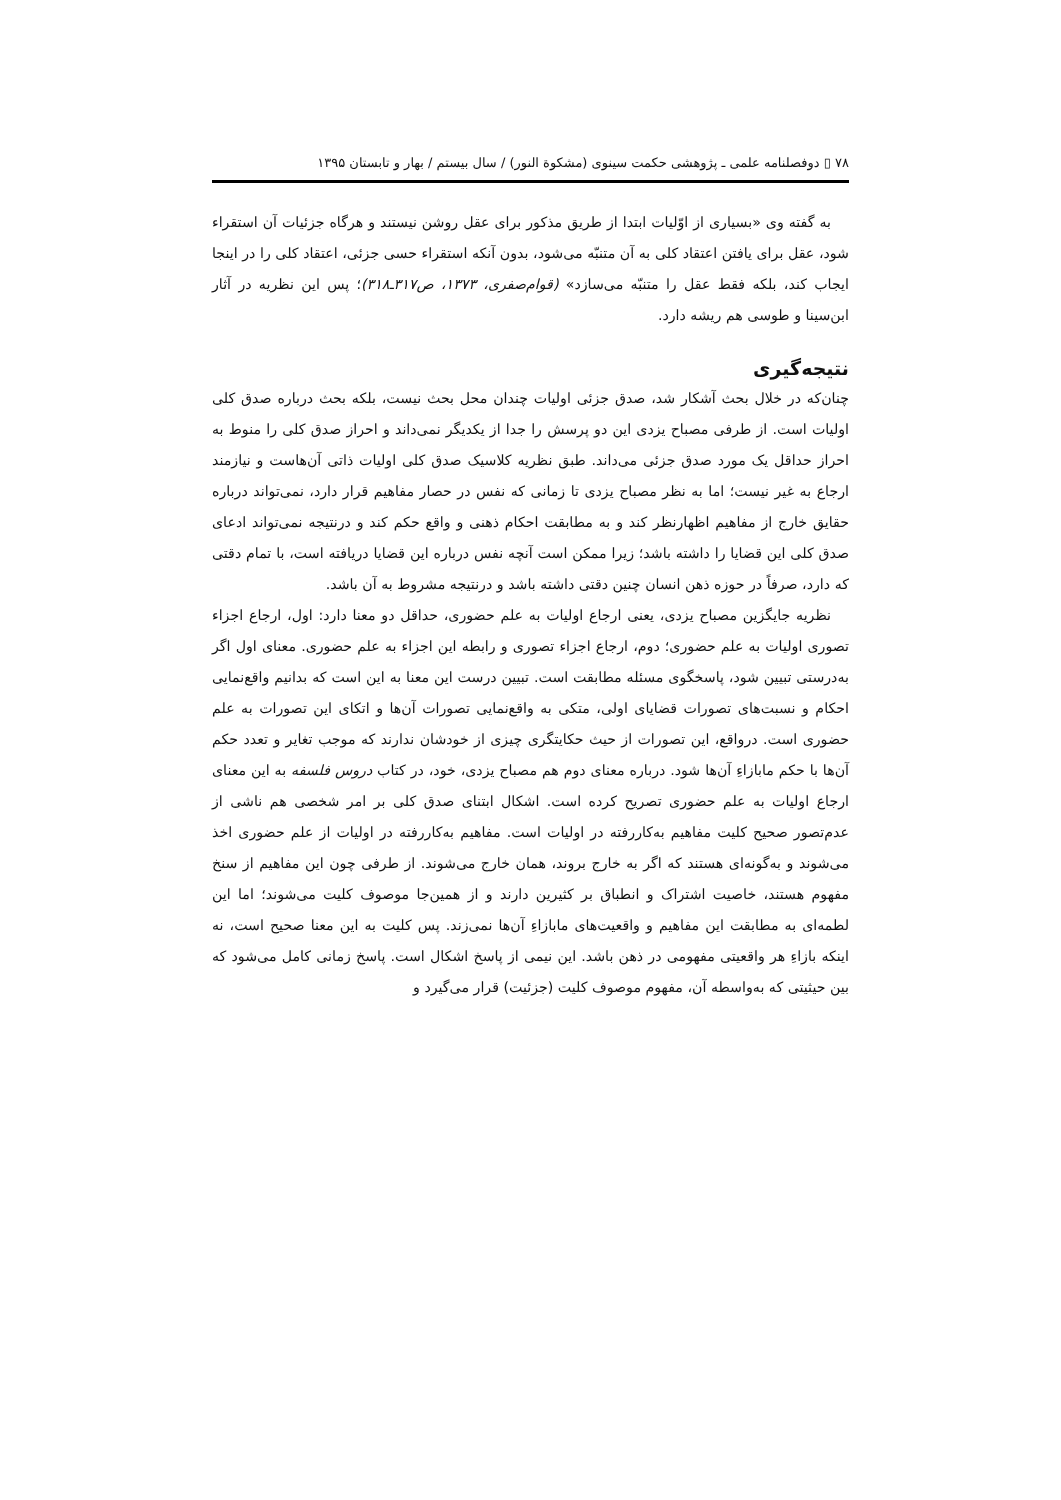۷۸ ▯ دوفصلنامه علمی ـ پژوهشی حکمت سینوی (مشکوة النور) / سال بیستم / بهار و تابستان ۱۳۹۵
به گفته وی «بسیاری از اوّلیات ابتدا از طریق مذکور برای عقل روشن نیستند و هرگاه جزئیات آن استقراء شود، عقل برای یافتن اعتقاد کلی به آن متنبّه می‌شود، بدون آنکه استقراء حسی جزئی، اعتقاد کلی را در اینجا ایجاب کند، بلکه فقط عقل را متنبّه می‌سازد» (قوام‌صفری، ۱۳۷۳، ص۳۱۷ـ۳۱۸)؛ پس این نظریه در آثار ابن‌سینا و طوسی هم ریشه دارد.
نتیجه‌گیری
چنان‌که در خلال بحث آشکار شد، صدق جزئی اولیات چندان محل بحث نیست، بلکه بحث درباره صدق کلی اولیات است. از طرفی مصباح یزدی این دو پرسش را جدا از یکدیگر نمی‌داند و احراز صدق کلی را منوط به احراز حداقل یک مورد صدق جزئی می‌داند. طبق نظریه کلاسیک صدق کلی اولیات ذاتی آن‌هاست و نیازمند ارجاع به غیر نیست؛ اما به نظر مصباح یزدی تا زمانی که نفس در حصار مفاهیم قرار دارد، نمی‌تواند درباره حقایق خارج از مفاهیم اظهارنظر کند و به مطابقت احکام ذهنی و واقع حکم کند و درنتیجه نمی‌تواند ادعای صدق کلی این قضایا را داشته باشد؛ زیرا ممکن است آنچه نفس درباره این قضایا دریافته است، با تمام دقتی که دارد، صرفاً در حوزه ذهن انسان چنین دقتی داشته باشد و درنتیجه مشروط به آن باشد.
نظریه جایگزین مصباح یزدی، یعنی ارجاع اولیات به علم حضوری، حداقل دو معنا دارد: اول، ارجاع اجزاء تصوری اولیات به علم حضوری؛ دوم، ارجاع اجزاء تصوری و رابطه این اجزاء به علم حضوری. معنای اول اگر به‌درستی تبیین شود، پاسخگوی مسئله مطابقت است. تبیین درست این معنا به این است که بدانیم واقع‌نمایی احکام و نسبت‌های تصورات قضایای اولی، متکی به واقع‌نمایی تصورات آن‌ها و اتکای این تصورات به علم حضوری است. درواقع، این تصورات از حیث حکایتگری چیزی از خودشان ندارند که موجب تغایر و تعدد حکم آن‌ها با حکم مابازاءِ آن‌ها شود. درباره معنای دوم هم مصباح یزدی، خود، در کتاب دروس فلسفه به این معنای ارجاع اولیات به علم حضوری تصریح کرده است. اشکال ابتنای صدق کلی بر امر شخصی هم ناشی از عدم‌تصور صحیح کلیت مفاهیم به‌کاررفته در اولیات است. مفاهیم به‌کاررفته در اولیات از علم حضوری اخذ می‌شوند و به‌گونه‌ای هستند که اگر به خارج بروند، همان خارج می‌شوند. از طرفی چون این مفاهیم از سنخ مفهوم هستند، خاصیت اشتراک و انطباق بر کثیرین دارند و از همین‌جا موصوف کلیت می‌شوند؛ اما این لطمه‌ای به مطابقت این مفاهیم و واقعیت‌های مابازاءِ آن‌ها نمی‌زند. پس کلیت به این معنا صحیح است، نه اینکه بازاءِ هر واقعیتی مفهومی در ذهن باشد. این نیمی از پاسخ اشکال است. پاسخ زمانی کامل می‌شود که بین حیثیتی که به‌واسطه آن، مفهوم موصوف کلیت (جزئیت) قرار می‌گیرد و